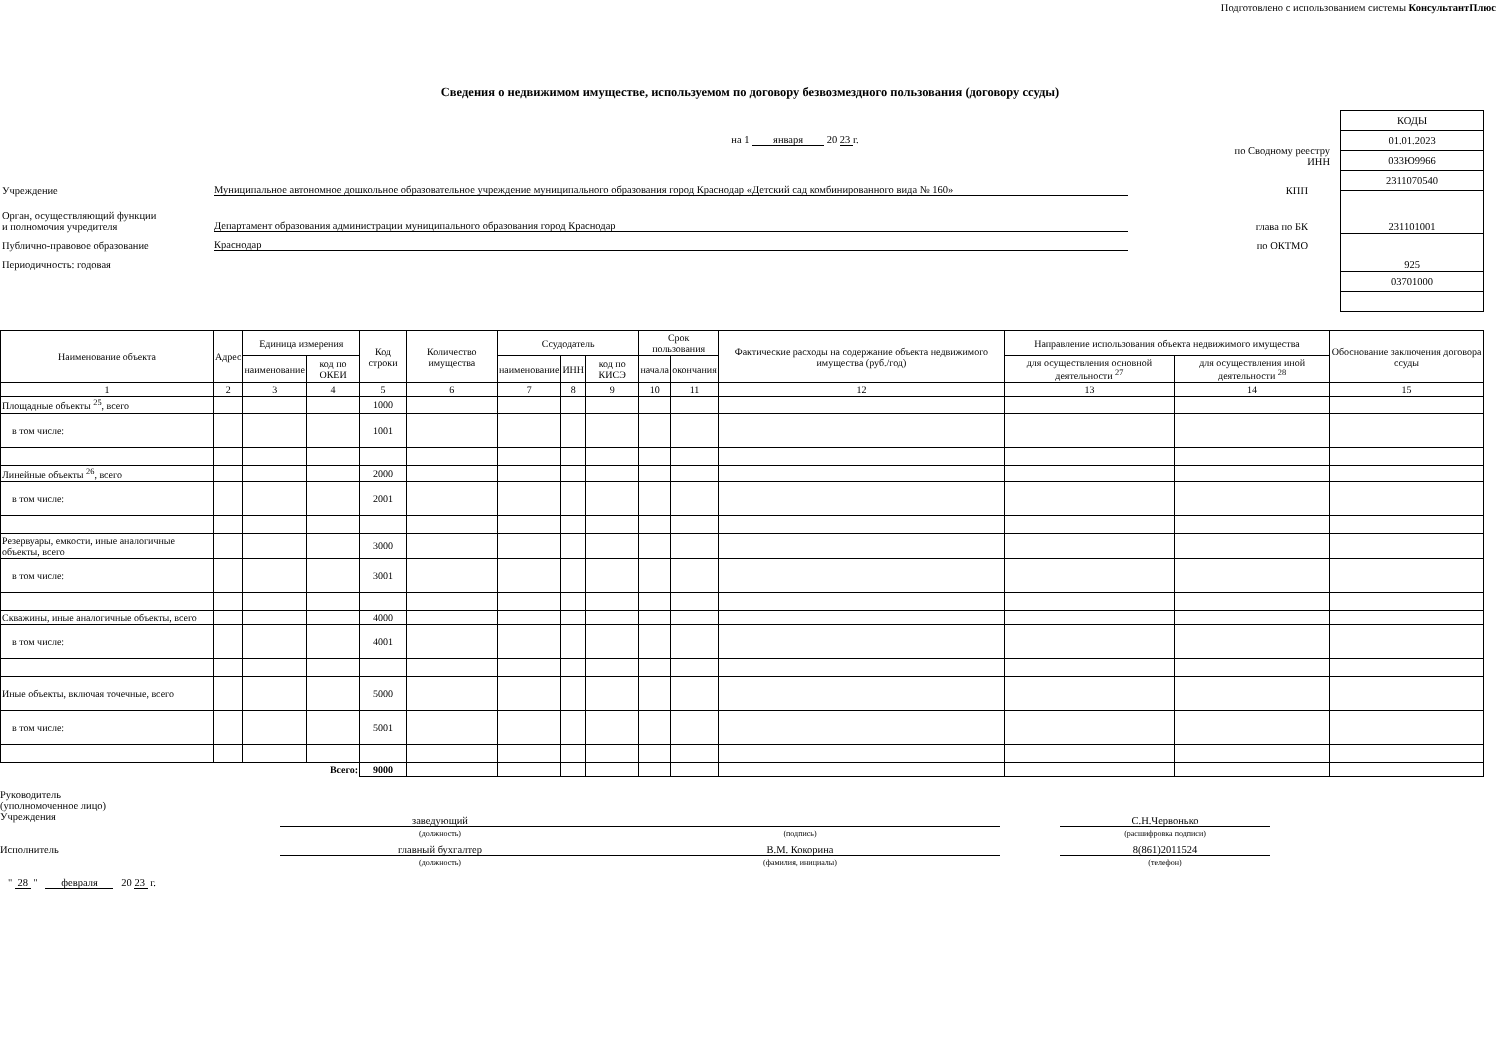Подготовлено с использованием системы КонсультантПлюс
Сведения о недвижимом имуществе, используемом по договору безвозмездного пользования (договору ссуды)
на 1 января 20 23 г.
по Сводному реестру
ИНН
Учреждение Муниципальное автономное дошкольное образовательное учреждение муниципального образования город Краснодар «Детский сад комбинированного вида № 160» КПП
Орган, осуществляющий функции
и полномочия учредителя Департамент образования администрации муниципального образования город Краснодар глава по БК
Публично-правовое образование Краснодар по ОКТМО
Периодичность: годовая
| КОДЫ |
| 01.01.2023 |
| 033Ю9966 |
| 2311070540 |
| 231101001 |
| 925 |
| 03701000 |
Дата
| Наименование объекта | Адрес | Единица измерения | | Код строки | Количество имущества | Ссудодатель | | | Срок пользования | | Фактические расходы на содержание объекта недвижимого имущества (руб./год) | Направление использования объекта недвижимого имущества | | Обоснование заключения договора ссуды |
| --- | --- | --- | --- | --- | --- | --- | --- | --- | --- | --- | --- | --- | --- | --- |
| | | наименование | код по ОКЕИ | | | наименование | ИНН | код по КИСЭ | начала | окончания | | для осуществления основной деятельности <sup>27</sup> | для осуществления иной деятельности <sup>28</sup> | |
| 1 | 2 | 3 | 4 | 5 | 6 | 7 | 8 | 9 | 10 | 11 | 12 | 13 | 14 | 15 |
| Площадные объекты <sup>25</sup>, всего | | | | 1000 | | | | | | | | | | |
| в том числе: | | | | 1001 | | | | | | | | | | |
| Линейные объекты <sup>26</sup>, всего | | | | 2000 | | | | | | | | | | |
| в том числе: | | | | 2001 | | | | | | | | | | |
| Резервуары, емкости, иные аналогичные объекты, всего | | | | 3000 | | | | | | | | | | |
| в том числе: | | | | 3001 | | | | | | | | | | |
| Скважины, иные аналогичные объекты, всего | | | | 4000 | | | | | | | | | | |
| в том числе: | | | | 4001 | | | | | | | | | | |
| Иные объекты, включая точечные, всего | | | | 5000 | | | | | | | | | | |
| в том числе: | | | | 5001 | | | | | | | | | | |
| Всего: | | | | 9000 | | | | | | | | | | |
Руководитель
(уполномоченное лицо)
Учреждения
заведующий
(должность)
(подпись)
С.Н.Червонько
(расшифровка подписи)
Исполнитель главный бухгалтер
(должность)
В.М. Кокорина
(фамилия, инициалы)
8(861)2011524
(телефон)
" 28 " февраля 20 23 г.